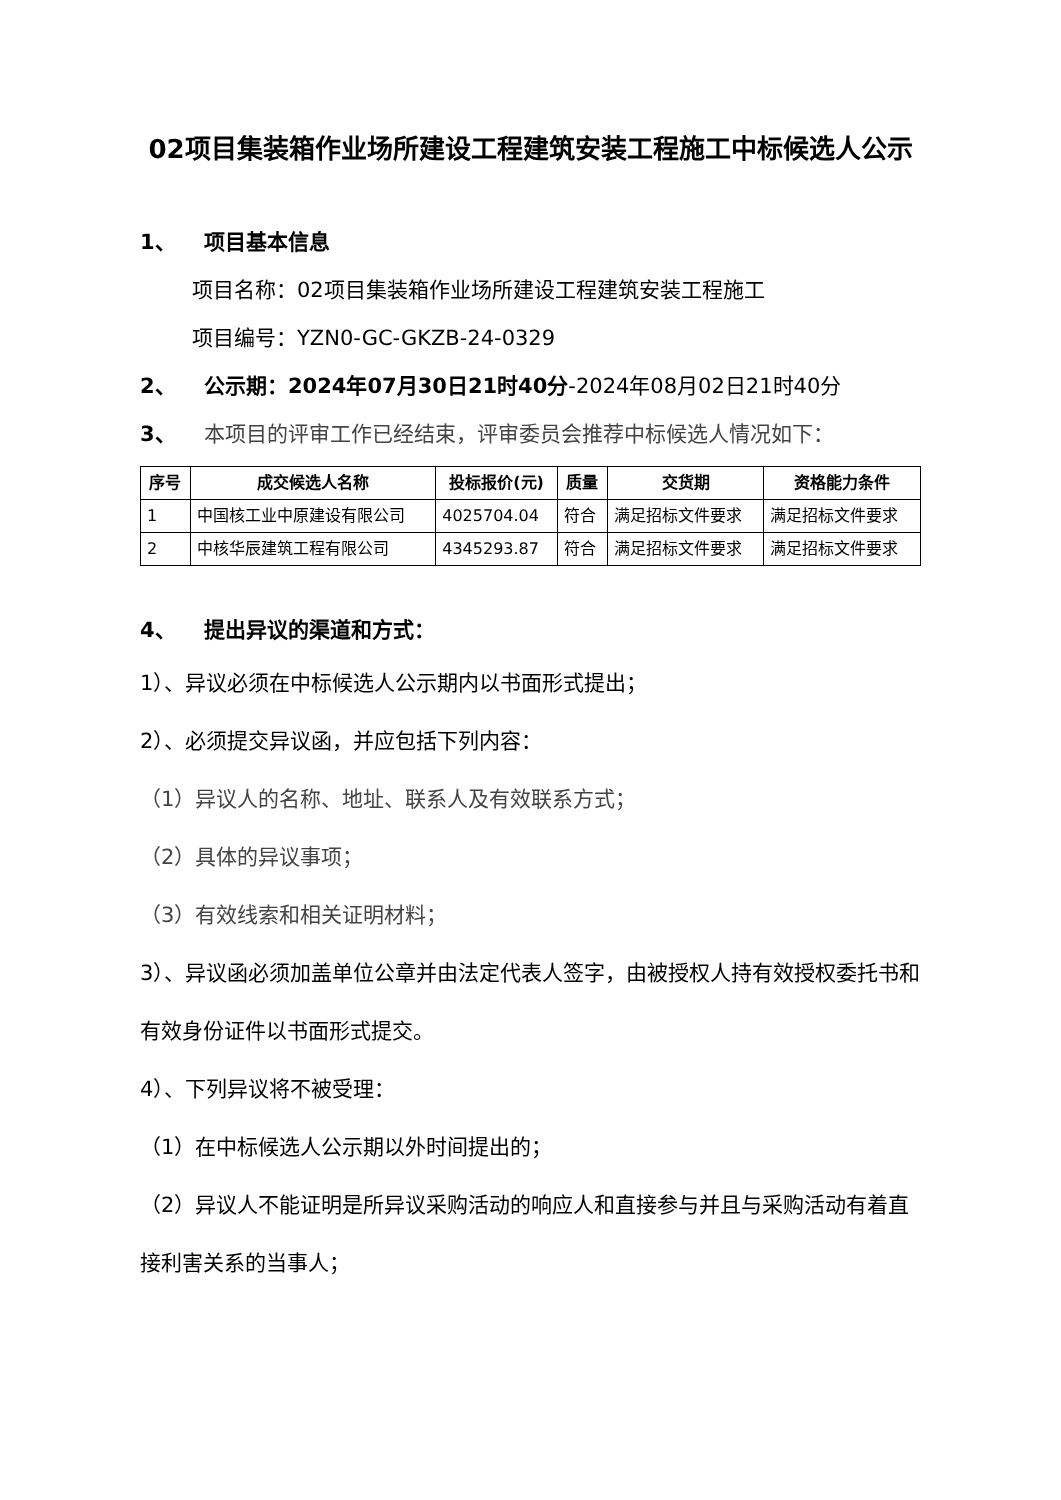02项目集装箱作业场所建设工程建筑安装工程施工中标候选人公示
1、 项目基本信息
项目名称：02项目集装箱作业场所建设工程建筑安装工程施工
项目编号：YZN0-GC-GKZB-24-0329
2、 公示期：2024年07月30日21时40分-2024年08月02日21时40分
3、 本项目的评审工作已经结束，评审委员会推荐中标候选人情况如下：
| 序号 | 成交候选人名称 | 投标报价(元) | 质量 | 交货期 | 资格能力条件 |
| --- | --- | --- | --- | --- | --- |
| 1 | 中国核工业中原建设有限公司 | 4025704.04 | 符合 | 满足招标文件要求 | 满足招标文件要求 |
| 2 | 中核华辰建筑工程有限公司 | 4345293.87 | 符合 | 满足招标文件要求 | 满足招标文件要求 |
4、 提出异议的渠道和方式：
1）、异议必须在中标候选人公示期内以书面形式提出；
2）、必须提交异议函，并应包括下列内容：
（1）异议人的名称、地址、联系人及有效联系方式；
（2）具体的异议事项；
（3）有效线索和相关证明材料；
3）、异议函必须加盖单位公章并由法定代表人签字，由被授权人持有效授权委托书和有效身份证件以书面形式提交。
4）、下列异议将不被受理：
（1）在中标候选人公示期以外时间提出的；
（2）异议人不能证明是所异议采购活动的响应人和直接参与并且与采购活动有着直接利害关系的当事人；